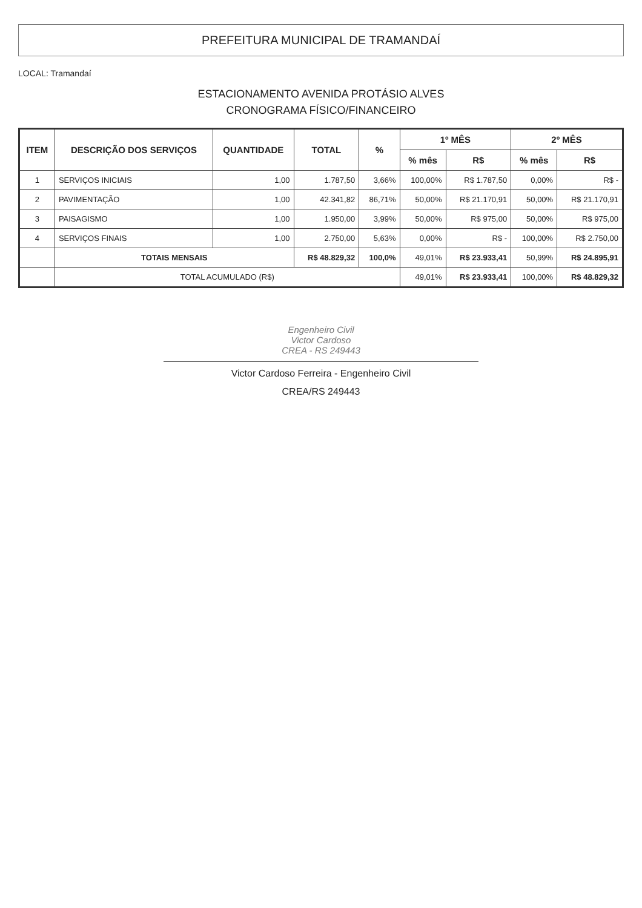PREFEITURA MUNICIPAL DE TRAMANDAÍ
LOCAL: Tramandaí
ESTACIONAMENTO AVENIDA PROTÁSIO ALVES
CRONOGRAMA FÍSICO/FINANCEIRO
| ITEM | DESCRIÇÃO DOS SERVIÇOS | QUANTIDADE | TOTAL | % | 1º MÊS | | 2º MÊS | |
| --- | --- | --- | --- | --- | --- | --- | --- | --- |
| | | | | | % mês | R$ | % mês | R$ |
| 1 | SERVIÇOS INICIAIS | 1,00 | 1.787,50 | 3,66% | 100,00% | R$ 1.787,50 | 0,00% | R$ - |
| 2 | PAVIMENTAÇÃO | 1,00 | 42.341,82 | 86,71% | 50,00% | R$ 21.170,91 | 50,00% | R$ 21.170,91 |
| 3 | PAISAGISMO | 1,00 | 1.950,00 | 3,99% | 50,00% | R$ 975,00 | 50,00% | R$ 975,00 |
| 4 | SERVIÇOS FINAIS | 1,00 | 2.750,00 | 5,63% | 0,00% | R$ - | 100,00% | R$ 2.750,00 |
| | TOTAIS MENSAIS | | R$ 48.829,32 | 100,0% | 49,01% | R$ 23.933,41 | 50,99% | R$ 24.895,91 |
| | TOTAL ACUMULADO (R$) | | | | 49,01% | R$ 23.933,41 | 100,00% | R$ 48.829,32 |
Engenheiro Civil
Victor Cardoso
CREA - RS 249443
Victor Cardoso Ferreira - Engenheiro Civil
CREA/RS 249443